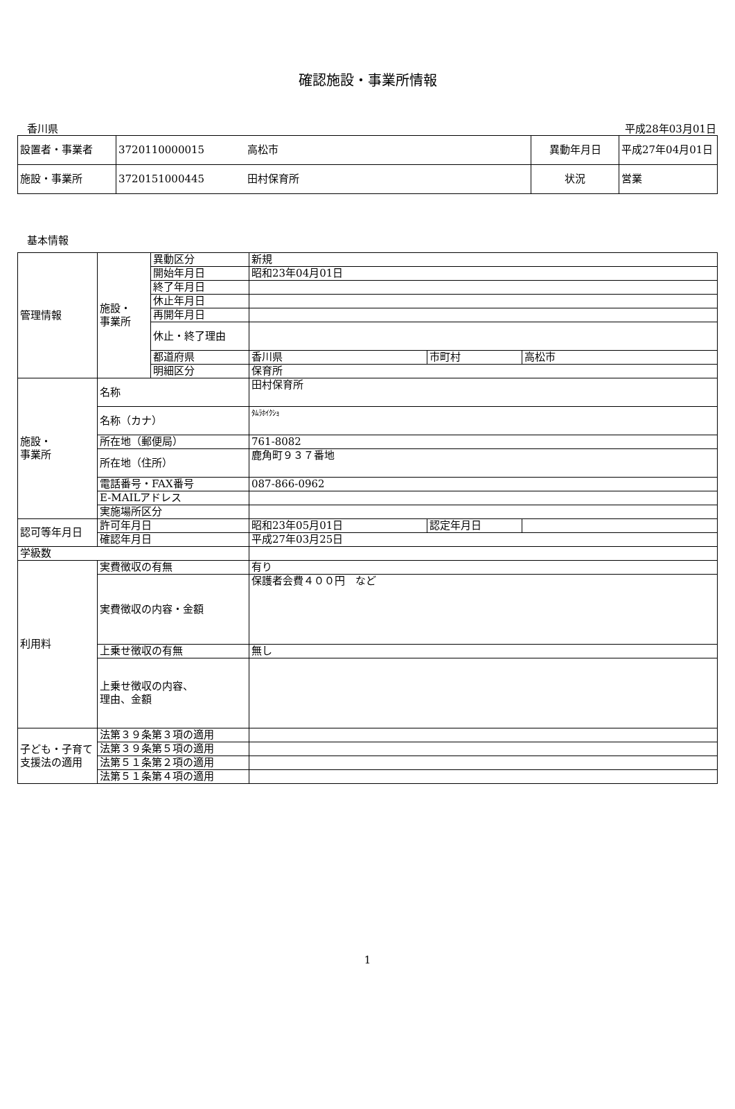確認施設・事業所情報
香川県 平成28年03月01日
| 設置者・事業者 | 3720110000015 高松市 | 異動年月日 | 平成27年04月01日 |
| 施設・事業所 | 3720151000445 田村保育所 | 状況 | 営業 |
基本情報
| 管理情報 | 施設・ 事業所 | 異動区分 | 新規 | | |
| | | 開始年月日 | 昭和23年04月01日 | | |
| | | 終了年月日 | | | |
| | | 休止年月日 | | | |
| | | 再開年月日 | | | |
| | | 休止・終了理由 | | | |
| | | 都道府県 | 香川県 | 市町村 | 高松市 |
| | | 明細区分 | 保育所 | | |
| 施設・ 事業所 | 名称 | | 田村保育所 | | |
| | 名称（カナ） | | ﾀﾑﾗﾎｲｸｼｮ | | |
| | 所在地（郵便局） | | 761-8082 | | |
| | 所在地（住所） | | 鹿角町９３７番地 | | |
| | 電話番号・FAX番号 | | 087-866-0962 | | |
| | E-MAILアドレス | | | | |
| | 実施場所区分 | | | | |
| 認可等年月日 | 許可年月日 | | 昭和23年05月01日 | 認定年月日 | |
| | 確認年月日 | | 平成27年03月25日 | | |
| 学級数 | | | | | |
| 利用料 | 実費徴収の有無 | | 有り | | |
| | 実費徴収の内容・金額 | | 保護者会費４００円 など | | |
| | 上乗せ徴収の有無 | | 無し | | |
| | 上乗せ徴収の内容、 理由、金額 | | | | |
| 子ども・子育て支援法の適用 | 法第３９条第３項の適用 | | | | |
| | 法第３９条第５項の適用 | | | | |
| | 法第５１条第２項の適用 | | | | |
| | 法第５１条第４項の適用 | | | | |
1